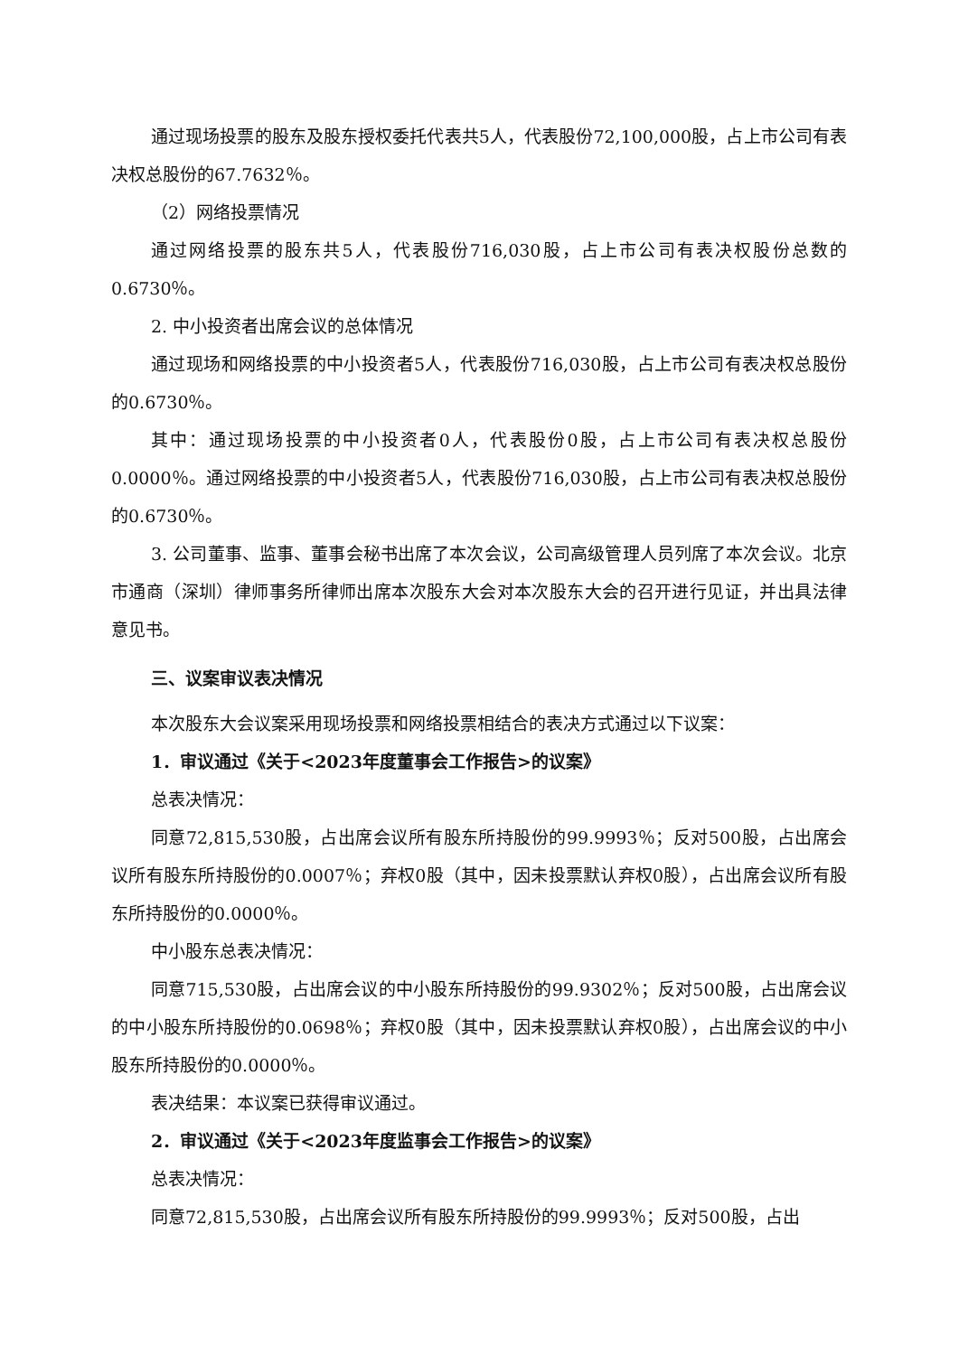通过现场投票的股东及股东授权委托代表共5人，代表股份72,100,000股，占上市公司有表决权总股份的67.7632％。
（2）网络投票情况
通过网络投票的股东共5人，代表股份716,030股，占上市公司有表决权股份总数的0.6730％。
2. 中小投资者出席会议的总体情况
通过现场和网络投票的中小投资者5人，代表股份716,030股，占上市公司有表决权总股份的0.6730％。
其中：通过现场投票的中小投资者0人，代表股份0股，占上市公司有表决权总股份0.0000％。通过网络投票的中小投资者5人，代表股份716,030股，占上市公司有表决权总股份的0.6730％。
3. 公司董事、监事、董事会秘书出席了本次会议，公司高级管理人员列席了本次会议。北京市通商（深圳）律师事务所律师出席本次股东大会对本次股东大会的召开进行见证，并出具法律意见书。
三、议案审议表决情况
本次股东大会议案采用现场投票和网络投票相结合的表决方式通过以下议案：
1．审议通过《关于<2023年度董事会工作报告>的议案》
总表决情况：
同意72,815,530股，占出席会议所有股东所持股份的99.9993％；反对500股，占出席会议所有股东所持股份的0.0007％；弃权0股（其中，因未投票默认弃权0股），占出席会议所有股东所持股份的0.0000％。
中小股东总表决情况：
同意715,530股，占出席会议的中小股东所持股份的99.9302％；反对500股，占出席会议的中小股东所持股份的0.0698％；弃权0股（其中，因未投票默认弃权0股），占出席会议的中小股东所持股份的0.0000％。
表决结果：本议案已获得审议通过。
2．审议通过《关于<2023年度监事会工作报告>的议案》
总表决情况：
同意72,815,530股，占出席会议所有股东所持股份的99.9993％；反对500股，占出